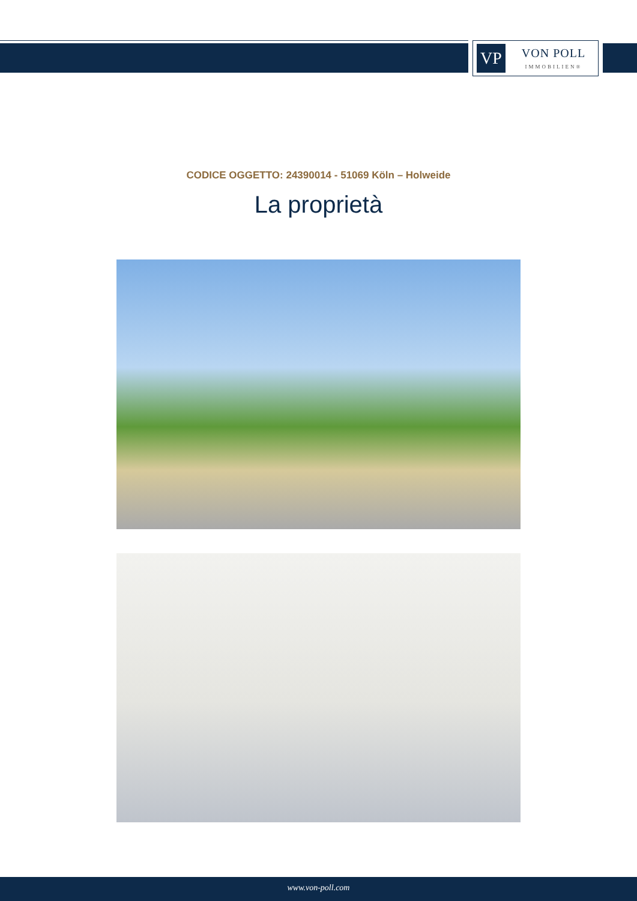VP
VON POLL
IMMOBILIEN®
CODICE OGGETTO: 24390014 - 51069 Köln – Holweide
La proprietà
www.von-poll.com